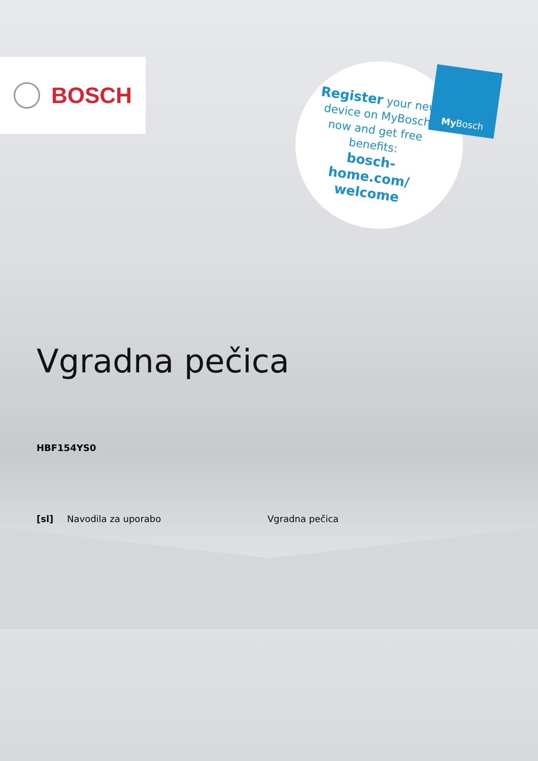BOSCH
Register your new device on MyBosch now and get free benefits:
bosch-home.com/ welcome
My Bosch
Vgradna pečica
HBF154YS0
[sl] Navodila za uporabo Vgradna pečica